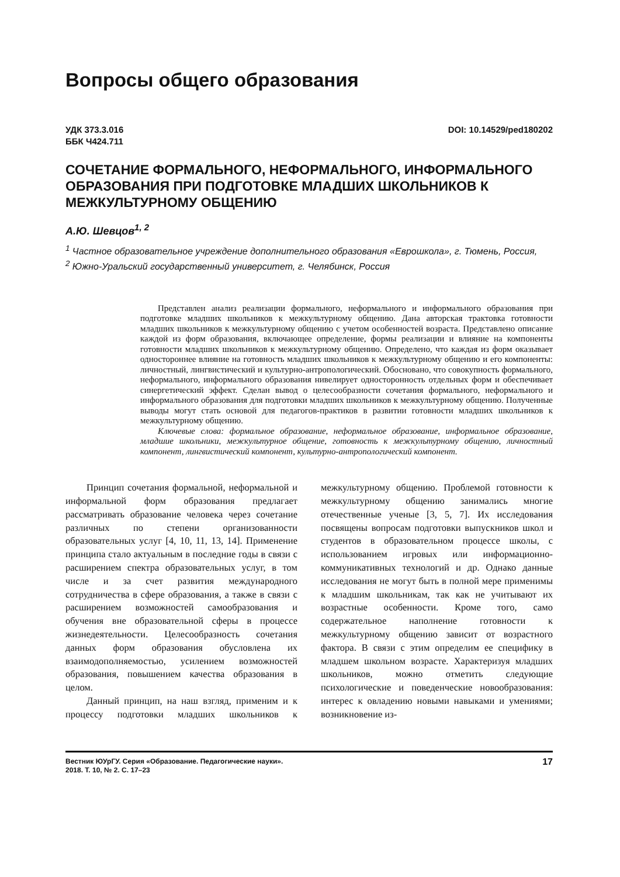Вопросы общего образования
УДК 373.3.016
ББК Ч424.711
DOI: 10.14529/ped180202
СОЧЕТАНИЕ ФОРМАЛЬНОГО, НЕФОРМАЛЬНОГО, ИНФОРМАЛЬНОГО ОБРАЗОВАНИЯ ПРИ ПОДГОТОВКЕ МЛАДШИХ ШКОЛЬНИКОВ К МЕЖКУЛЬТУРНОМУ ОБЩЕНИЮ
А.Ю. Шевцов<sup>1, 2</sup>
<sup>1</sup> Частное образовательное учреждение дополнительного образования «Еврошкола», г. Тюмень, Россия,
<sup>2</sup> Южно-Уральский государственный университет, г. Челябинск, Россия
Представлен анализ реализации формального, неформального и информального образования при подготовке младших школьников к межкультурному общению. Дана авторская трактовка готовности младших школьников к межкультурному общению с учетом особенностей возраста. Представлено описание каждой из форм образования, включающее определение, формы реализации и влияние на компоненты готовности младших школьников к межкультурному общению. Определено, что каждая из форм оказывает одностороннее влияние на готовность младших школьников к межкультурному общению и его компоненты: личностный, лингвистический и культурно-антропологический. Обосновано, что совокупность формального, неформального, информального образования нивелирует односторонность отдельных форм и обеспечивает синергетический эффект. Сделан вывод о целесообразности сочетания формального, неформального и информального образования для подготовки младших школьников к межкультурному общению. Полученные выводы могут стать основой для педагогов-практиков в развитии готовности младших школьников к межкультурному общению.
Ключевые слова: формальное образование, неформальное образование, информальное образование, младшие школьники, межкультурное общение, готовность к межкультурному общению, личностный компонент, лингвистический компонент, культурно-антропологический компонент.
Принцип сочетания формальной, неформальной и информальной форм образования предлагает рассматривать образование человека через сочетание различных по степени организованности образовательных услуг [4, 10, 11, 13, 14]. Применение принципа стало актуальным в последние годы в связи с расширением спектра образовательных услуг, в том числе и за счет развития международного сотрудничества в сфере образования, а также в связи с расширением возможностей самообразования и обучения вне образовательной сферы в процессе жизнедеятельности. Целесообразность сочетания данных форм образования обусловлена их взаимодополняемостью, усилением возможностей образования, повышением качества образования в целом.
Данный принцип, на наш взгляд, применим и к процессу подготовки младших школьников к межкультурному общению. Проблемой готовности к межкультурному общению занимались многие отечественные ученые [3, 5, 7]. Их исследования посвящены вопросам подготовки выпускников школ и студентов в образовательном процессе школы, с использованием игровых или информационно-коммуникативных технологий и др. Однако данные исследования не могут быть в полной мере применимы к младшим школьникам, так как не учитывают их возрастные особенности. Кроме того, само содержательное наполнение готовности к межкультурному общению зависит от возрастного фактора. В связи с этим определим ее специфику в младшем школьном возрасте. Характеризуя младших школьников, можно отметить следующие психологические и поведенческие новообразования: интерес к овладению новыми навыками и умениями; возникновение из-
Вестник ЮУрГУ. Серия «Образование. Педагогические науки».
2018. Т. 10, № 2. С. 17–23
17